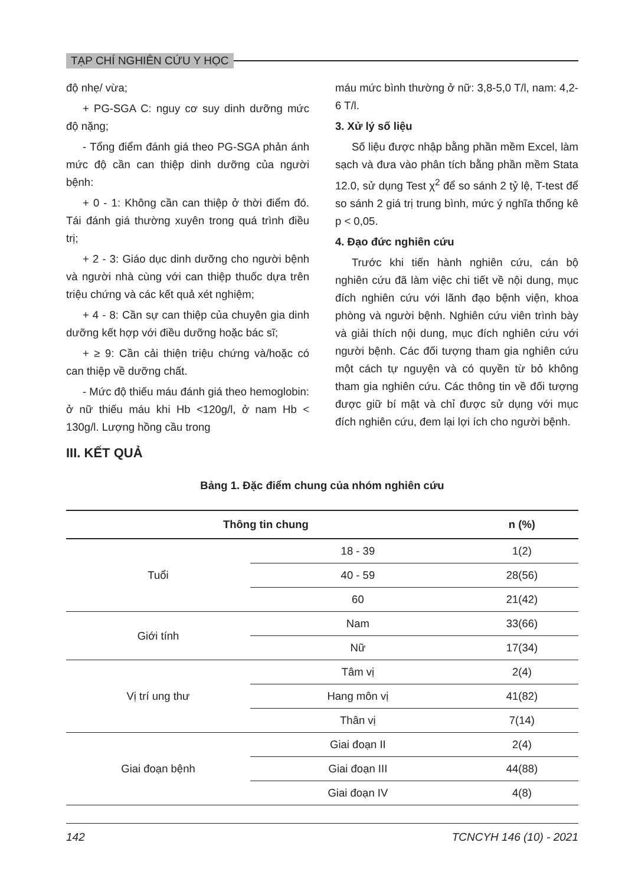TẠP CHÍ NGHIÊN CỨU Y HỌC
độ nhẹ/ vừa;
+ PG-SGA C: nguy cơ suy dinh dưỡng mức độ nặng;
- Tổng điểm đánh giá theo PG-SGA phản ánh mức độ cần can thiệp dinh dưỡng của người bệnh:
+ 0 - 1: Không cần can thiệp ở thời điểm đó. Tái đánh giá thường xuyên trong quá trình điều trị;
+ 2 - 3: Giáo dục dinh dưỡng cho người bệnh và người nhà cùng với can thiệp thuốc dựa trên triệu chứng và các kết quả xét nghiệm;
+ 4 - 8: Cần sự can thiệp của chuyên gia dinh dưỡng kết hợp với điều dưỡng hoặc bác sĩ;
+ ≥ 9: Cần cải thiện triệu chứng và/hoặc có can thiệp về dưỡng chất.
- Mức độ thiếu máu đánh giá theo hemoglobin: ở nữ thiếu máu khi Hb <120g/l, ở nam Hb < 130g/l. Lượng hồng cầu trong
máu mức bình thường ở nữ: 3,8-5,0 T/l, nam: 4,2-6 T/l.
3. Xử lý số liệu
Số liệu được nhập bằng phần mềm Excel, làm sạch và đưa vào phân tích bằng phần mềm Stata 12.0, sử dụng Test χ<sup>2</sup> để so sánh 2 tỷ lệ, T-test để so sánh 2 giá trị trung bình, mức ý nghĩa thống kê p < 0,05.
4. Đạo đức nghiên cứu
Trước khi tiến hành nghiên cứu, cán bộ nghiên cứu đã làm việc chi tiết về nội dung, mục đích nghiên cứu với lãnh đạo bệnh viện, khoa phòng và người bệnh. Nghiên cứu viên trình bày và giải thích nội dung, mục đích nghiên cứu với người bệnh. Các đối tượng tham gia nghiên cứu một cách tự nguyện và có quyền từ bỏ không tham gia nghiên cứu. Các thông tin về đối tượng được giữ bí mật và chỉ được sử dụng với mục đích nghiên cứu, đem lại lợi ích cho người bệnh.
III. KẾT QUẢ
Bảng 1. Đặc điểm chung của nhóm nghiên cứu
| Thông tin chung | | n (%) |
| --- | --- | --- |
| Tuổi | 18 - 39 | 1(2) |
| | 40 - 59 | 28(56) |
| | 60 | 21(42) |
| Giới tính | Nam | 33(66) |
| | Nữ | 17(34) |
| Vị trí ung thư | Tâm vị | 2(4) |
| | Hang môn vị | 41(82) |
| | Thân vị | 7(14) |
| Giai đoạn bệnh | Giai đoạn II | 2(4) |
| | Giai đoạn III | 44(88) |
| | Giai đoạn IV | 4(8) |
142 TCNCYH 146 (10) - 2021